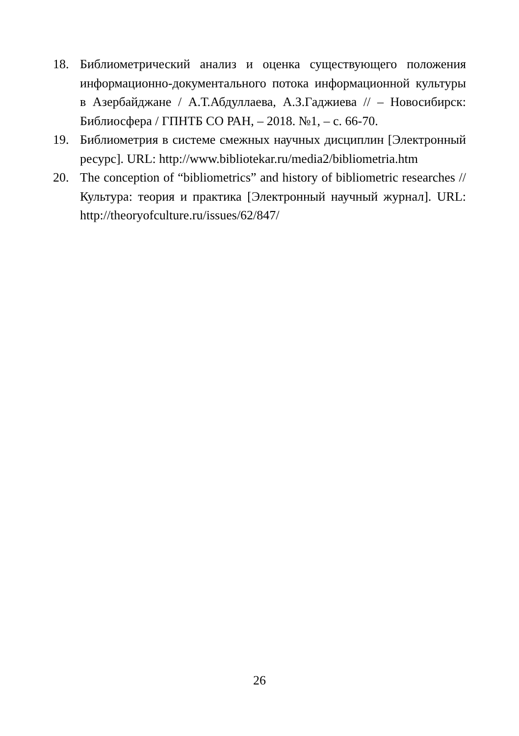18. Библиометрический анализ и оценка существующего положения информационно-документального потока информационной культуры в Азербайджане / А.Т.Абдуллаева, А.З.Гаджиева // – Новосибирск: Библиосфера / ГПНТБ СО РАН, – 2018. №1, – с. 66-70.
19. Библиометрия в системе смежных научных дисциплин [Электронный ресурс]. URL: http://www.bibliotekar.ru/media2/bibliometria.htm
20. The conception of “bibliometrics” and history of bibliometric researches // Культура: теория и практика [Электронный научный журнал]. URL: http://theoryofculture.ru/issues/62/847/
26